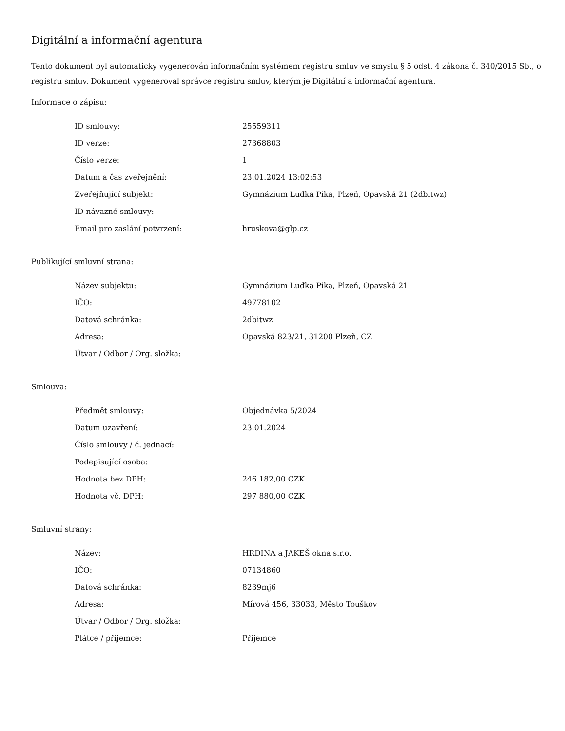Digitální a informační agentura
Tento dokument byl automaticky vygenerován informačním systémem registru smluv ve smyslu § 5 odst. 4 zákona č. 340/2015 Sb., o registru smluv. Dokument vygeneroval správce registru smluv, kterým je Digitální a informační agentura.
Informace o zápisu:
| ID smlouvy: | 25559311 |
| ID verze: | 27368803 |
| Číslo verze: | 1 |
| Datum a čas zveřejnění: | 23.01.2024 13:02:53 |
| Zveřejňující subjekt: | Gymnázium Luďka Pika, Plzeň, Opavská 21 (2dbitwz) |
| ID návazné smlouvy: | |
| Email pro zaslání potvrzení: | hruskova@glp.cz |
Publikující smluvní strana:
| Název subjektu: | Gymnázium Luďka Pika, Plzeň, Opavská 21 |
| IČO: | 49778102 |
| Datová schránka: | 2dbitwz |
| Adresa: | Opavská 823/21, 31200 Plzeň, CZ |
| Útvar / Odbor / Org. složka: | |
Smlouva:
| Předmět smlouvy: | Objednávka 5/2024 |
| Datum uzavření: | 23.01.2024 |
| Číslo smlouvy / č. jednací: | |
| Podepisující osoba: | |
| Hodnota bez DPH: | 246 182,00 CZK |
| Hodnota vč. DPH: | 297 880,00 CZK |
Smluvní strany:
| Název: | HRDINA a JAKEŠ okna s.r.o. |
| IČO: | 07134860 |
| Datová schránka: | 8239mj6 |
| Adresa: | Mírová 456, 33033, Město Touškov |
| Útvar / Odbor / Org. složka: | |
| Plátce / příjemce: | Příjemce |